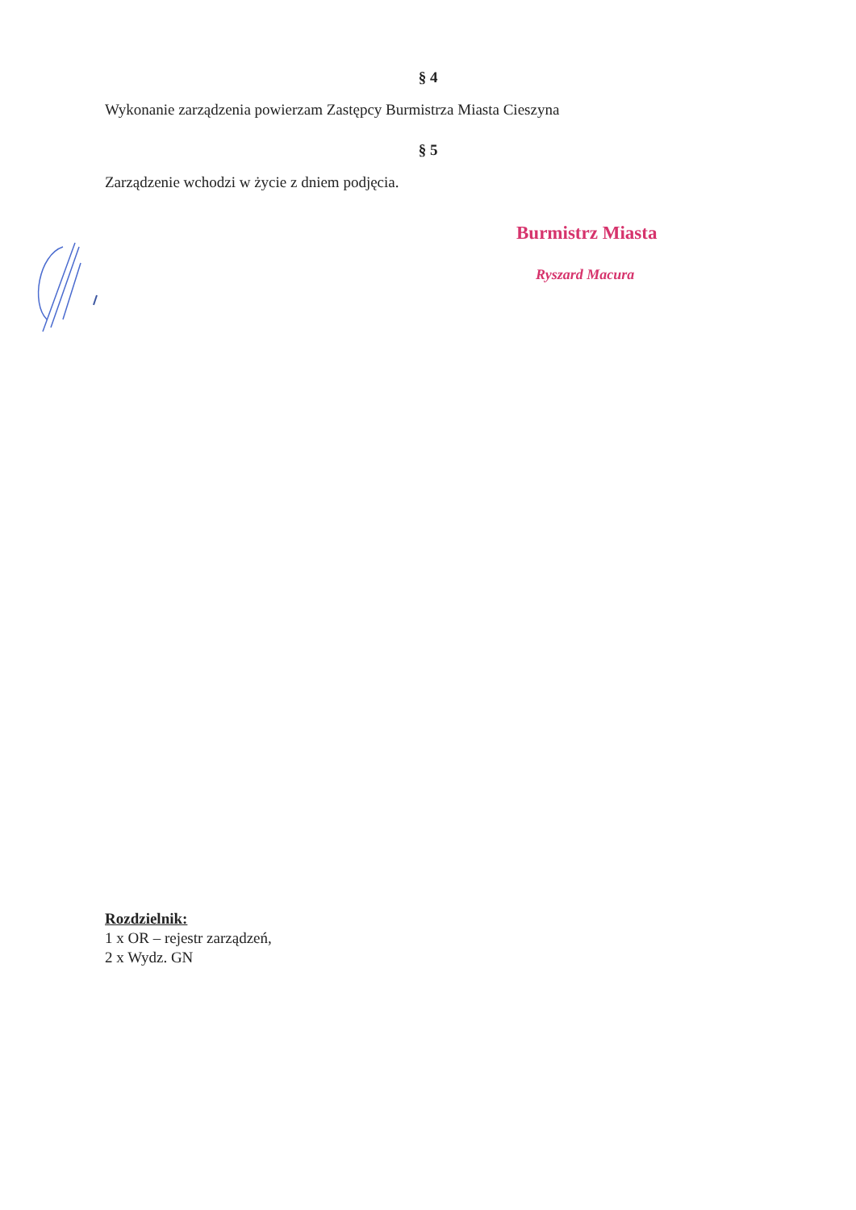§ 4
Wykonanie zarządzenia powierzam Zastępcy Burmistrza Miasta Cieszyna
§ 5
Zarządzenie wchodzi w życie z dniem podjęcia.
Burmistrz Miasta
Ryszard Macura
Rozdzielnik:
1 x OR – rejestr zarządzeń,
2 x Wydz. GN